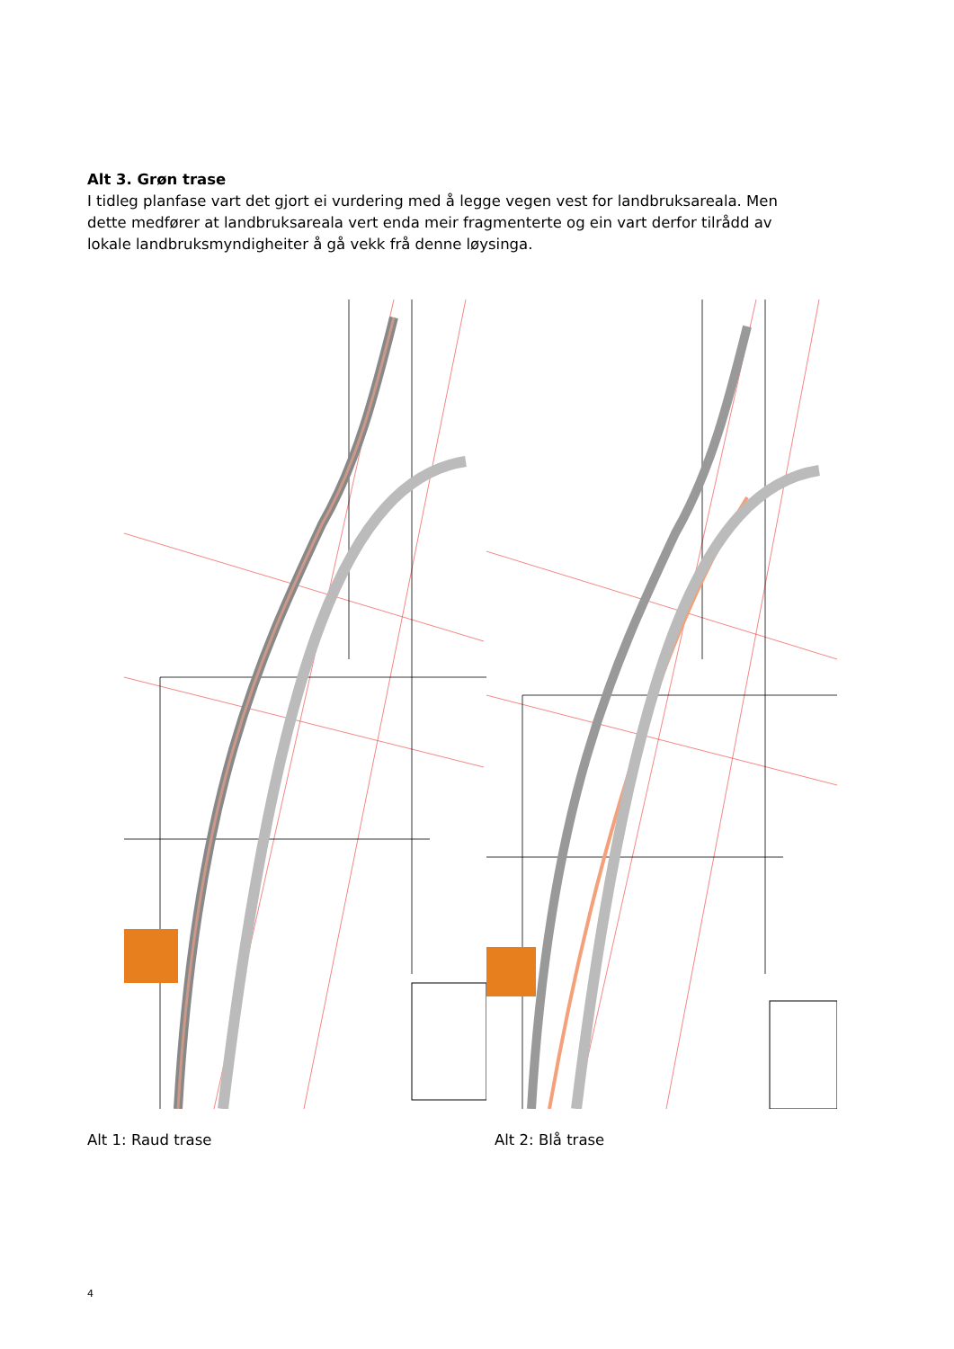Alt 3. Grøn trase
I tidleg planfase vart det gjort ei vurdering med å legge vegen vest for landbruksareala. Men dette medfører at landbruksareala vert enda meir fragmenterte og ein vart derfor tilrådd av lokale landbruksmyndigheiter å gå vekk frå denne løysinga.
Alt 1: Raud trase Alt 2: Blå trase
4